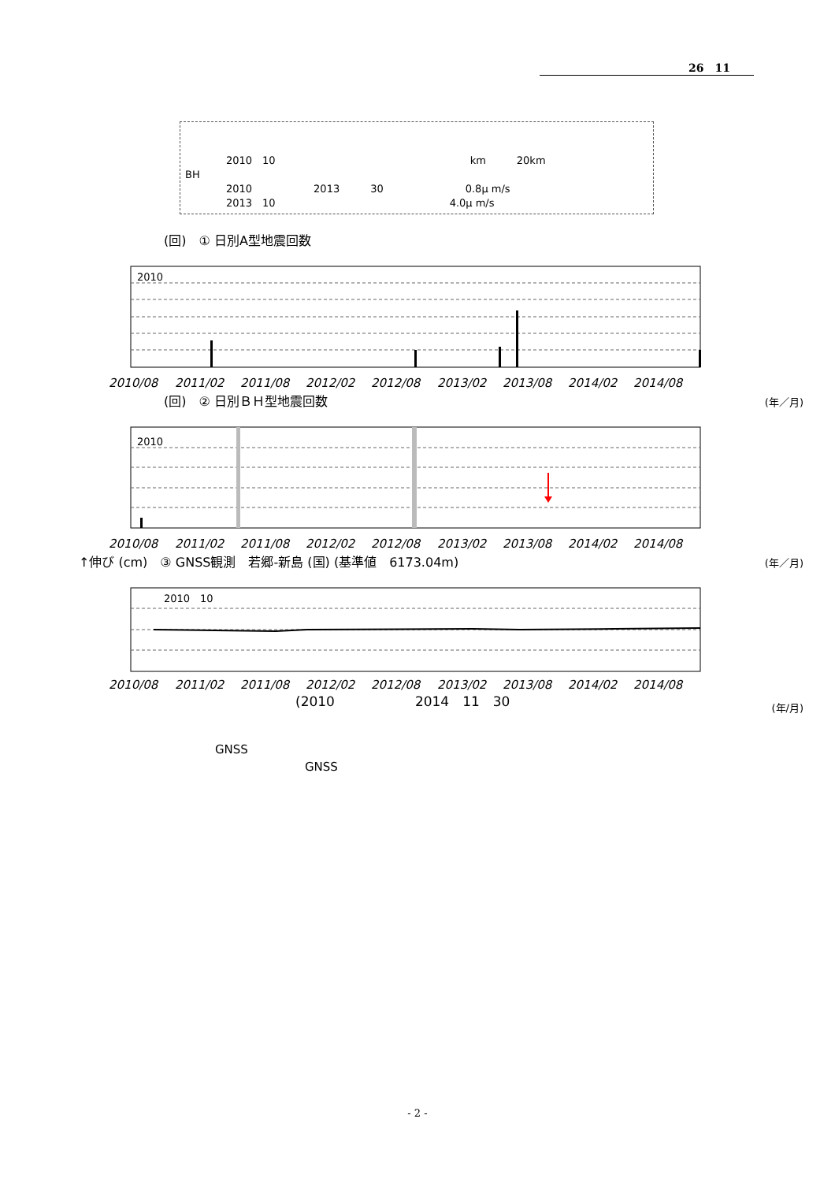26　11
　　　　2010　10　　　　　　　　　　　　　　　　　　　km　　　20km
BH
　　　　2010　　　　　　2013　　　30　　　　　　　　0.8μ m/s
　　　　2013　10　　　　　　　　　　　　　　　　　4.0μ m/s
(回)　① 日別A型地震回数
2010
2010/08
2011/02
2011/08
2012/02
2012/08
2013/02
2013/08
2014/02
2014/08
(年／月)
(回)　② 日別ＢＨ型地震回数
2010
2010/08
2011/02
2011/08
2012/02
2012/08
2013/02
2013/08
2014/02
2014/08
(年／月)
↑伸び (cm)　③ GNSS観測　若郷-新島 (国) (基準値　6173.04m)
2010　10
2010/08
2011/02
2011/08
2012/02
2012/08
2013/02
2013/08
2014/02
2014/08
(年/月)
(2010　　　　　　2014　11　30
GNSS
GNSS
- 2 -